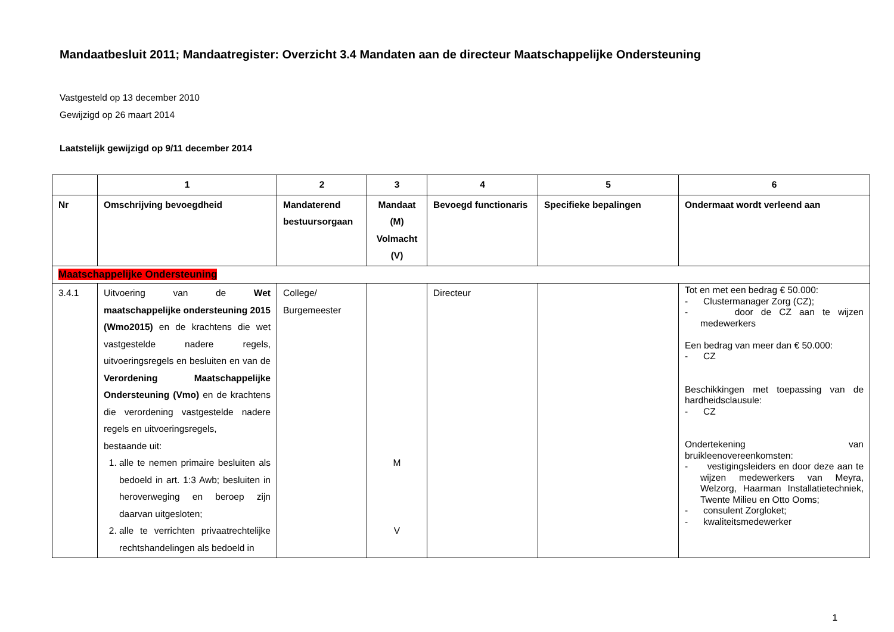Mandaatbesluit 2011; Mandaatregister: Overzicht 3.4 Mandaten aan de directeur Maatschappelijke Ondersteuning
Vastgesteld op 13 december 2010
Gewijzigd op 26 maart 2014
Laatstelijk gewijzigd op 9/11 december 2014
| | 1 | 2 | 3 | 4 | 5 | 6 |
| --- | --- | --- | --- | --- | --- | --- |
| Nr | Omschrijving bevoegdheid | Mandaterend bestuursorgaan | Mandaat (M) Volmacht (V) | Bevoegd functionaris | Specifieke bepalingen | Ondermaat wordt verleend aan |
| Maatschappelijke Ondersteuning | | | | | | |
| 3.4.1 | Uitvoering van de Wet maatschappelijke ondersteuning 2015 (Wmo2015) en de krachtens die wet vastgestelde nadere regels, uitvoeringsregels en besluiten en van de Verordening Maatschappelijke Ondersteuning (Vmo) en de krachtens die verordening vastgestelde nadere regels en uitvoeringsregels, bestaande uit: 1. alle te nemen primaire besluiten als bedoeld in art. 1:3 Awb; besluiten in heroverweging en beroep zijn daarvan uitgesloten; 2. alle te verrichten privaatrechtelijke rechtshandelingen als bedoeld in | College/ Burgemeester | M V | Directeur | | Tot en met een bedrag € 50.000: - Clustermanager Zorg (CZ); - door de CZ aan te wijzen medewerkers Een bedrag van meer dan € 50.000: - CZ Beschikkingen met toepassing van de hardheidsclausule: - CZ Ondertekening van bruikleenovereenkomsten: - vestigingsleiders en door deze aan te wijzen medewerkers van Meyra, Welzorg, Haarman Installatietechniek, Twente Milieu en Otto Ooms; - consulent Zorgloket; - kwaliteitsmedewerker |
1